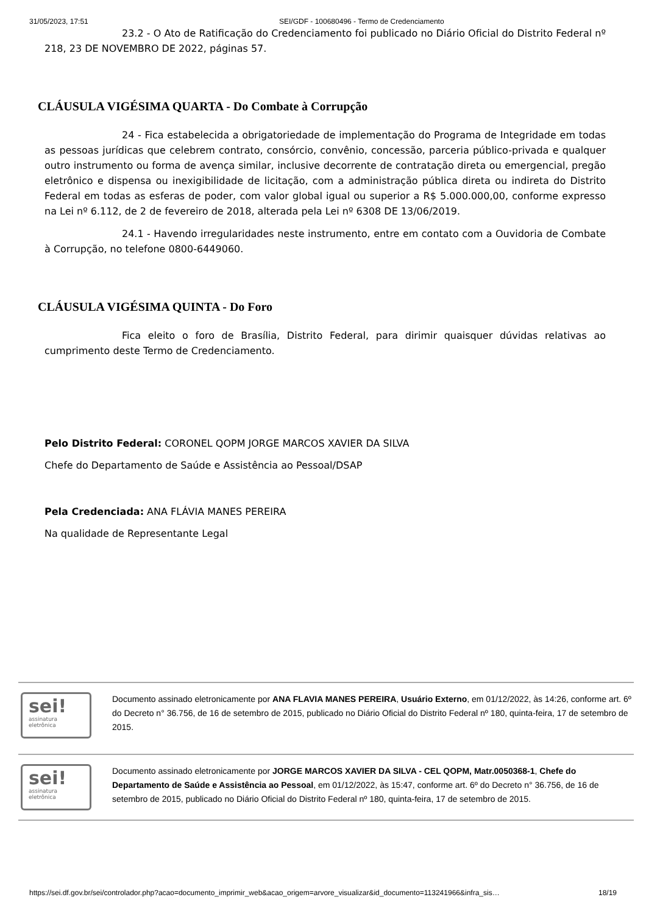31/05/2023, 17:51 SEI/GDF - 100680496 - Termo de Credenciamento
23.2 - O Ato de Ratificação do Credenciamento foi publicado no Diário Oficial do Distrito Federal nº 218, 23 DE NOVEMBRO DE 2022, páginas 57.
CLÁUSULA VIGÉSIMA QUARTA - Do Combate à Corrupção
24 - Fica estabelecida a obrigatoriedade de implementação do Programa de Integridade em todas as pessoas jurídicas que celebrem contrato, consórcio, convênio, concessão, parceria público-privada e qualquer outro instrumento ou forma de avença similar, inclusive decorrente de contratação direta ou emergencial, pregão eletrônico e dispensa ou inexigibilidade de licitação, com a administração pública direta ou indireta do Distrito Federal em todas as esferas de poder, com valor global igual ou superior a R$ 5.000.000,00, conforme expresso na Lei nº 6.112, de 2 de fevereiro de 2018, alterada pela Lei nº 6308 DE 13/06/2019.
24.1 - Havendo irregularidades neste instrumento, entre em contato com a Ouvidoria de Combate à Corrupção, no telefone 0800-6449060.
CLÁUSULA VIGÉSIMA QUINTA - Do Foro
Fica eleito o foro de Brasília, Distrito Federal, para dirimir quaisquer dúvidas relativas ao cumprimento deste Termo de Credenciamento.
Pelo Distrito Federal: CORONEL QOPM JORGE MARCOS XAVIER DA SILVA
Chefe do Departamento de Saúde e Assistência ao Pessoal/DSAP
Pela Credenciada: ANA FLÁVIA MANES PEREIRA
Na qualidade de Representante Legal
sei!
assinatura
eletrônica
Documento assinado eletronicamente por ANA FLAVIA MANES PEREIRA, Usuário Externo, em 01/12/2022, às 14:26, conforme art. 6º do Decreto n° 36.756, de 16 de setembro de 2015, publicado no Diário Oficial do Distrito Federal nº 180, quinta-feira, 17 de setembro de 2015.
sei!
assinatura
eletrônica
Documento assinado eletronicamente por JORGE MARCOS XAVIER DA SILVA - CEL QOPM, Matr.0050368-1, Chefe do Departamento de Saúde e Assistência ao Pessoal, em 01/12/2022, às 15:47, conforme art. 6º do Decreto n° 36.756, de 16 de setembro de 2015, publicado no Diário Oficial do Distrito Federal nº 180, quinta-feira, 17 de setembro de 2015.
https://sei.df.gov.br/sei/controlador.php?acao=documento_imprimir_web&acao_origem=arvore_visualizar&id_documento=113241966&infra_sis… 18/19